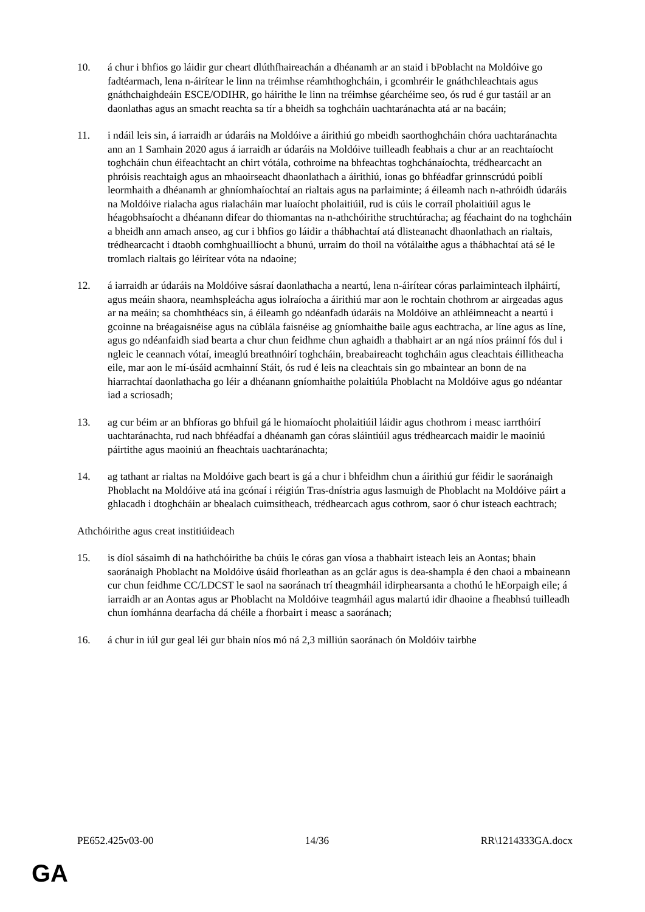10. á chur i bhfios go láidir gur cheart dlúthfhaireachán a dhéanamh ar an staid i bPoblacht na Moldóive go fadtéarmach, lena n-áirítear le linn na tréimhse réamhthoghcháin, i gcomhréir le gnáthchleachtais agus gnáthchaighdeáin ESCE/ODIHR, go háirithe le linn na tréimhse géarchéime seo, ós rud é gur tastáil ar an daonlathas agus an smacht reachta sa tír a bheidh sa toghcháin uachtaránachta atá ar na bacáin;
11. i ndáil leis sin, á iarraidh ar údaráis na Moldóive a áirithiú go mbeidh saorthoghcháin chóra uachtaránachta ann an 1 Samhain 2020 agus á iarraidh ar údaráis na Moldóive tuilleadh feabhais a chur ar an reachtaíocht toghcháin chun éifeachtacht an chirt vótála, cothroime na bhfeachtas toghchánaíochta, trédhearcacht an phróisis reachtaigh agus an mhaoirseacht dhaonlathach a áirithiú, ionas go bhféadfar grinnscrúdú poiblí leormhaith a dhéanamh ar ghníomhaíochtaí an rialtais agus na parlaiminte; á éileamh nach n-athróidh údaráis na Moldóive rialacha agus rialacháin mar luaíocht pholaitiúil, rud is cúis le corraíl pholaitiúil agus le héagobhsaíocht a dhéanann difear do thiomantas na n-athchóirithe struchtúracha; ag féachaint do na toghcháin a bheidh ann amach anseo, ag cur i bhfios go láidir a thábhachtaí atá dlisteanacht dhaonlathach an rialtais, trédhearcacht i dtaobh comhghuaillíocht a bhunú, urraim do thoil na vótálaithe agus a thábhachtaí atá sé le tromlach rialtais go léirítear vóta na ndaoine;
12. á iarraidh ar údaráis na Moldóive sásraí daonlathacha a neartú, lena n-áirítear córas parlaiminteach ilpháirtí, agus meáin shaora, neamhspleácha agus iolraíocha a áirithiú mar aon le rochtain chothrom ar airgeadas agus ar na meáin; sa chomhthéacs sin, á éileamh go ndéanfadh údaráis na Moldóive an athléimneacht a neartú i gcoinne na bréagaisnéise agus na cúblála faisnéise ag gníomhaithe baile agus eachtracha, ar líne agus as líne, agus go ndéanfaidh siad bearta a chur chun feidhme chun aghaidh a thabhairt ar an ngá níos práinní fós dul i ngleic le ceannach vótaí, imeaglú breathnóirí toghcháin, breabaireacht toghcháin agus cleachtais éillitheacha eile, mar aon le mí-úsáid acmhainní Stáit, ós rud é leis na cleachtais sin go mbaintear an bonn de na hiarrachtaí daonlathacha go léir a dhéanann gníomhaithe polaitiúla Phoblacht na Moldóive agus go ndéantar iad a scriosadh;
13. ag cur béim ar an bhfíoras go bhfuil gá le hiomaíocht pholaitiúil láidir agus chothrom i measc iarrthóirí uachtaránachta, rud nach bhféadfaí a dhéanamh gan córas sláintiúil agus trédhearcach maidir le maoiniú páirtithe agus maoiniú an fheachtais uachtaránachta;
14. ag tathant ar rialtas na Moldóive gach beart is gá a chur i bhfeidhm chun a áirithiú gur féidir le saoránaigh Phoblacht na Moldóive atá ina gcónaí i réigiún Tras-dnístria agus lasmuigh de Phoblacht na Moldóive páirt a ghlacadh i dtoghcháin ar bhealach cuimsitheach, trédhearcach agus cothrom, saor ó chur isteach eachtrach;
Athchóirithe agus creat institiúideach
15. is díol sásaimh di na hathchóirithe ba chúis le córas gan víosa a thabhairt isteach leis an Aontas; bhain saoránaigh Phoblacht na Moldóive úsáid fhorleathan as an gclár agus is dea-shampla é den chaoi a mbaineann cur chun feidhme CC/LDCST le saol na saoránach trí theagmháil idirphearsanta a chothú le hEorpaigh eile; á iarraidh ar an Aontas agus ar Phoblacht na Moldóive teagmháil agus malartú idir dhaoine a fheabhsú tuilleadh chun íomhánna dearfacha dá chéile a fhorbairt i measc a saoránach;
16. á chur in iúl gur geal léi gur bhain níos mó ná 2,3 milliún saoránach ón Moldóiv tairbhe
PE652.425v03-00 14/36 RR\1214333GA.docx
GA